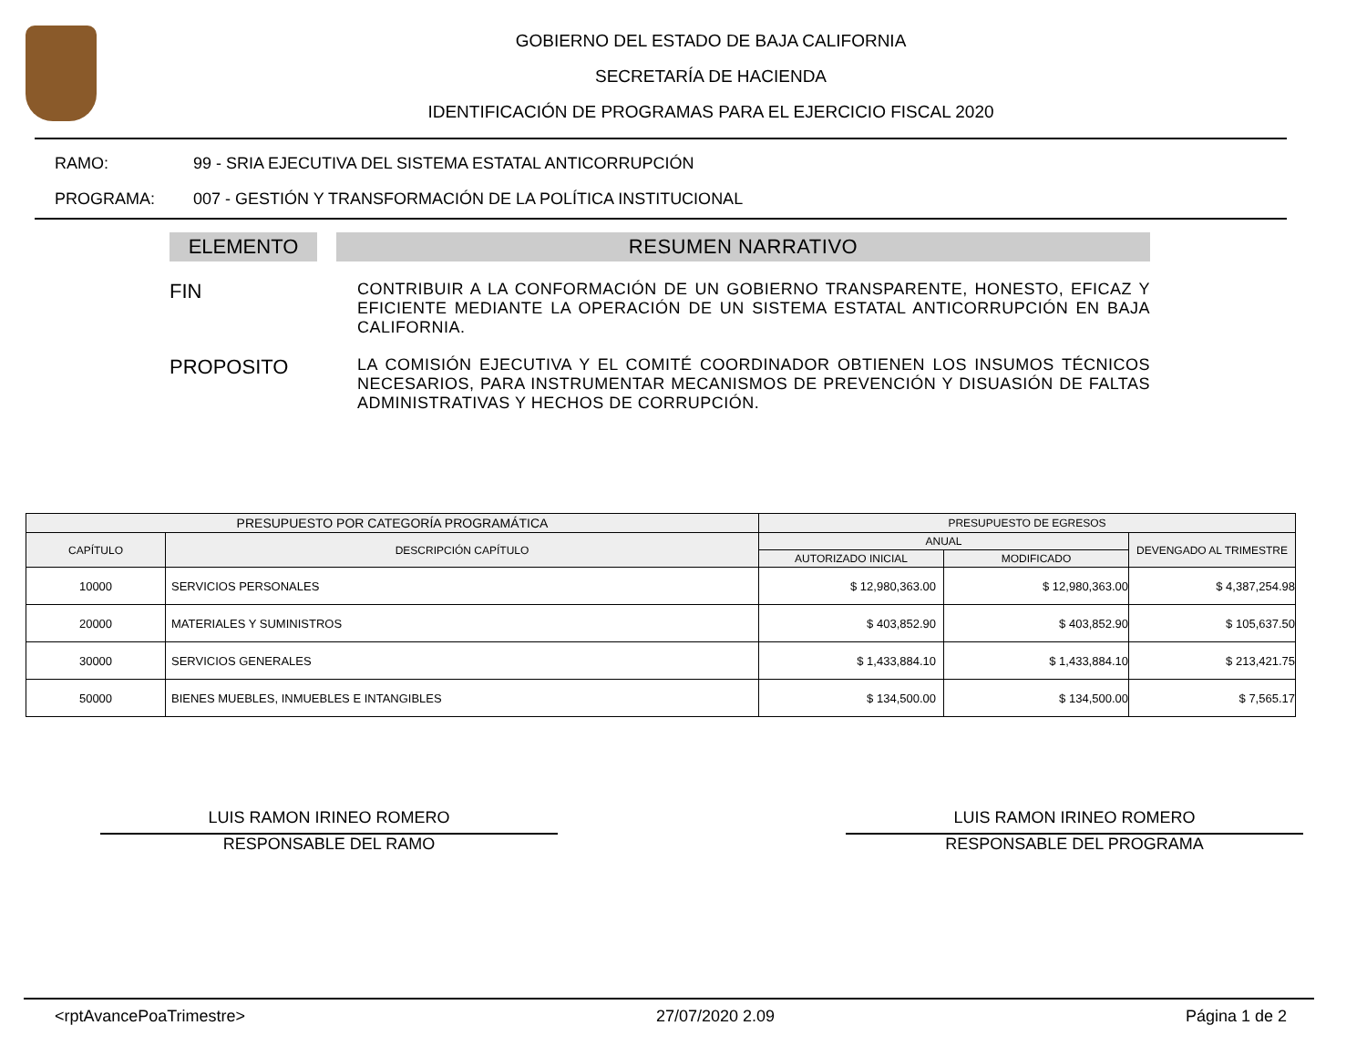GOBIERNO DEL ESTADO DE BAJA CALIFORNIA
SECRETARÍA DE HACIENDA
IDENTIFICACIÓN DE PROGRAMAS PARA EL EJERCICIO FISCAL 2020
RAMO: 99 - SRIA EJECUTIVA DEL SISTEMA ESTATAL ANTICORRUPCIÓN
PROGRAMA: 007 - GESTIÓN Y TRANSFORMACIÓN DE LA POLÍTICA INSTITUCIONAL
ELEMENTO RESUMEN NARRATIVO
FIN
CONTRIBUIR A LA CONFORMACIÓN DE UN GOBIERNO TRANSPARENTE, HONESTO, EFICAZ Y EFICIENTE MEDIANTE LA OPERACIÓN DE UN SISTEMA ESTATAL ANTICORRUPCIÓN EN BAJA CALIFORNIA.
PROPOSITO
LA COMISIÓN EJECUTIVA Y EL COMITÉ COORDINADOR OBTIENEN LOS INSUMOS TÉCNICOS NECESARIOS, PARA INSTRUMENTAR MECANISMOS DE PREVENCIÓN Y DISUASIÓN DE FALTAS ADMINISTRATIVAS Y HECHOS DE CORRUPCIÓN.
| PRESUPUESTO POR CATEGORÍA PROGRAMÁTICA | | PRESUPUESTO DE EGRESOS | | |
| --- | --- | --- | --- | --- |
| CAPÍTULO | DESCRIPCIÓN CAPÍTULO | ANUAL | | DEVENGADO AL TRIMESTRE |
| | | AUTORIZADO INICIAL | MODIFICADO | |
| 10000 | SERVICIOS PERSONALES | $ 12,980,363.00 | $ 12,980,363.00 | $ 4,387,254.98 |
| 20000 | MATERIALES Y SUMINISTROS | $ 403,852.90 | $ 403,852.90 | $ 105,637.50 |
| 30000 | SERVICIOS GENERALES | $ 1,433,884.10 | $ 1,433,884.10 | $ 213,421.75 |
| 50000 | BIENES MUEBLES, INMUEBLES E INTANGIBLES | $ 134,500.00 | $ 134,500.00 | $ 7,565.17 |
LUIS RAMON IRINEO ROMERO
RESPONSABLE DEL RAMO
LUIS RAMON IRINEO ROMERO
RESPONSABLE DEL PROGRAMA
<rptAvancePoaTrimestre> 27/07/2020 2.09 Página 1 de 2